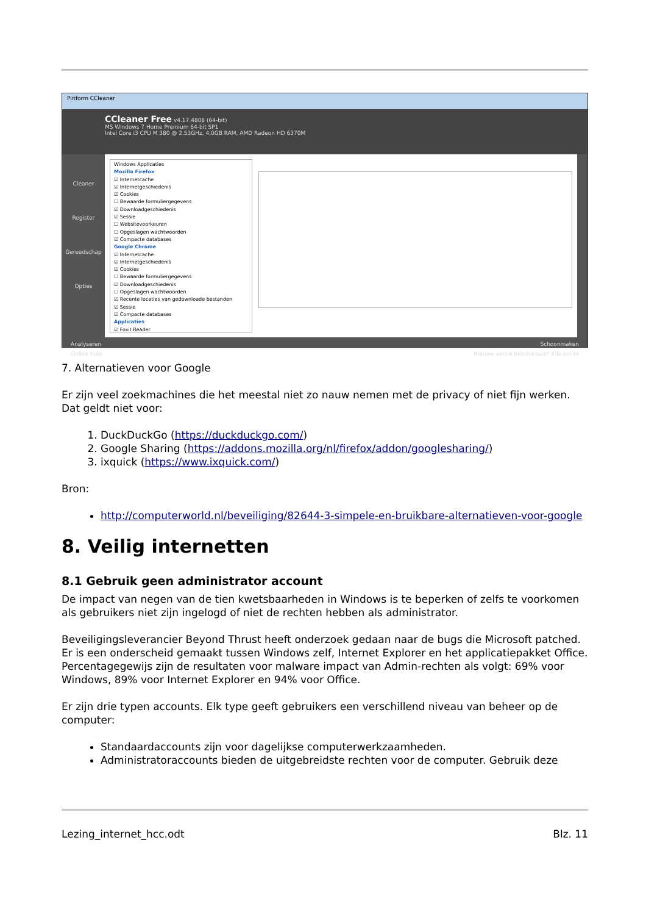Piriform CCleaner
CCleaner Free v4.17.4808 (64-bit)
MS Windows 7 Home Premium 64-bit SP1
Intel Core i3 CPU M 380 @ 2.53GHz, 4,0GB RAM, AMD Radeon HD 6370M
Cleaner
Register
Gereedschap
Opties
Windows Applicaties
Mozilla Firefox
☑ Internetcache
☑ Internetgeschiedenis
☑ Cookies
☐ Bewaarde formuliergegevens
☑ Downloadgeschiedenis
☑ Sessie
☐ Websitevoorkeuren
☐ Opgeslagen wachtwoorden
☑ Compacte databases
Google Chrome
☑ Internetcache
☑ Internetgeschiedenis
☑ Cookies
☐ Bewaarde formuliergegevens
☑ Downloadgeschiedenis
☐ Opgeslagen wachtwoorden
☑ Recente locaties van gedownloade bestanden
☑ Sessie
☑ Compacte databases
Applicaties
☑ Foxit Reader
Analyseren Schoonmaken
Online hulp Nieuwe versie beschikbaar! Klik om te
7. Alternatieven voor Google
Er zijn veel zoekmachines die het meestal niet zo nauw nemen met de privacy of niet fijn werken. Dat geldt niet voor:
1. DuckDuckGo (https://duckduckgo.com/)
2. Google Sharing (https://addons.mozilla.org/nl/firefox/addon/googlesharing/)
3. ixquick (https://www.ixquick.com/)
Bron:
http://computerworld.nl/beveiliging/82644-3-simpele-en-bruikbare-alternatieven-voor-google
8. Veilig internetten
8.1 Gebruik geen administrator account
De impact van negen van de tien kwetsbaarheden in Windows is te beperken of zelfs te voorkomen als gebruikers niet zijn ingelogd of niet de rechten hebben als administrator.
Beveiligingsleverancier Beyond Thrust heeft onderzoek gedaan naar de bugs die Microsoft patched. Er is een onderscheid gemaakt tussen Windows zelf, Internet Explorer en het applicatiepakket Office. Percentagegewijs zijn de resultaten voor malware impact van Admin-rechten als volgt: 69% voor Windows, 89% voor Internet Explorer en 94% voor Office.
Er zijn drie typen accounts. Elk type geeft gebruikers een verschillend niveau van beheer op de computer:
Standaardaccounts zijn voor dagelijkse computerwerkzaamheden.
Administratoraccounts bieden de uitgebreidste rechten voor de computer. Gebruik deze
Lezing_internet_hcc.odt Blz. 11